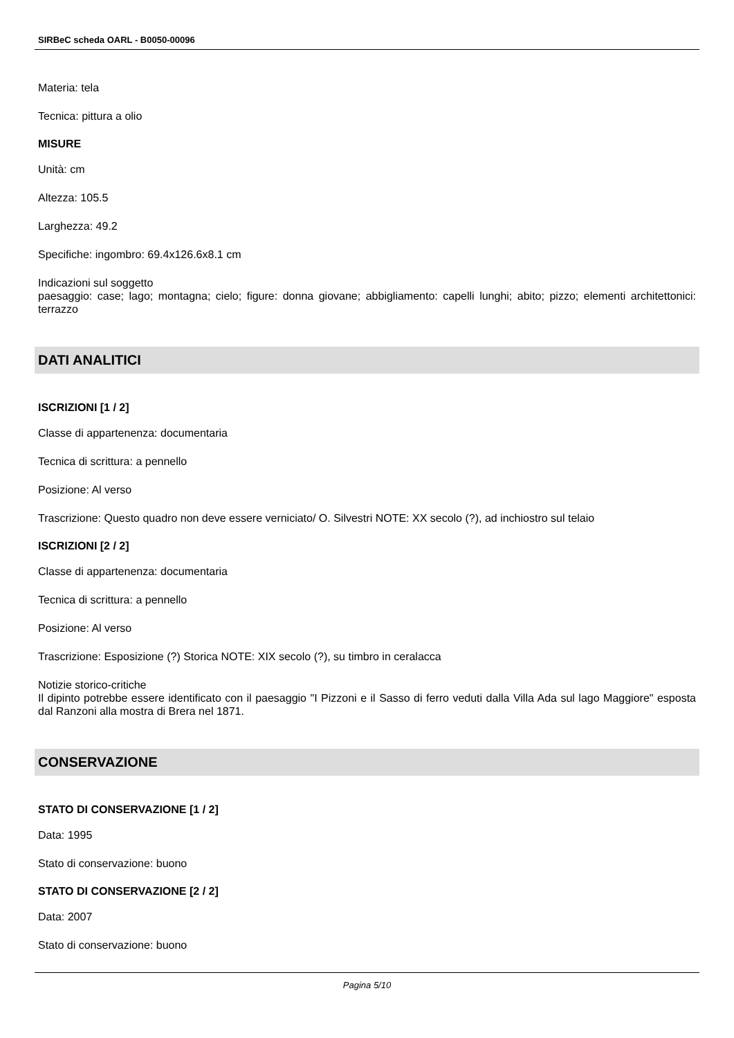SIRBeC scheda OARL - B0050-00096
Materia: tela
Tecnica: pittura a olio
MISURE
Unità: cm
Altezza: 105.5
Larghezza: 49.2
Specifiche: ingombro: 69.4x126.6x8.1 cm
Indicazioni sul soggetto
paesaggio: case; lago; montagna; cielo; figure: donna giovane; abbigliamento: capelli lunghi; abito; pizzo; elementi architettonici: terrazzo
DATI ANALITICI
ISCRIZIONI [1 / 2]
Classe di appartenenza: documentaria
Tecnica di scrittura: a pennello
Posizione: Al verso
Trascrizione: Questo quadro non deve essere verniciato/ O. Silvestri NOTE: XX secolo (?), ad inchiostro sul telaio
ISCRIZIONI [2 / 2]
Classe di appartenenza: documentaria
Tecnica di scrittura: a pennello
Posizione: Al verso
Trascrizione: Esposizione (?) Storica NOTE: XIX secolo (?), su timbro in ceralacca
Notizie storico-critiche
Il dipinto potrebbe essere identificato con il paesaggio "I Pizzoni e il Sasso di ferro veduti dalla Villa Ada sul lago Maggiore" esposta dal Ranzoni alla mostra di Brera nel 1871.
CONSERVAZIONE
STATO DI CONSERVAZIONE [1 / 2]
Data: 1995
Stato di conservazione: buono
STATO DI CONSERVAZIONE [2 / 2]
Data: 2007
Stato di conservazione: buono
Pagina 5/10